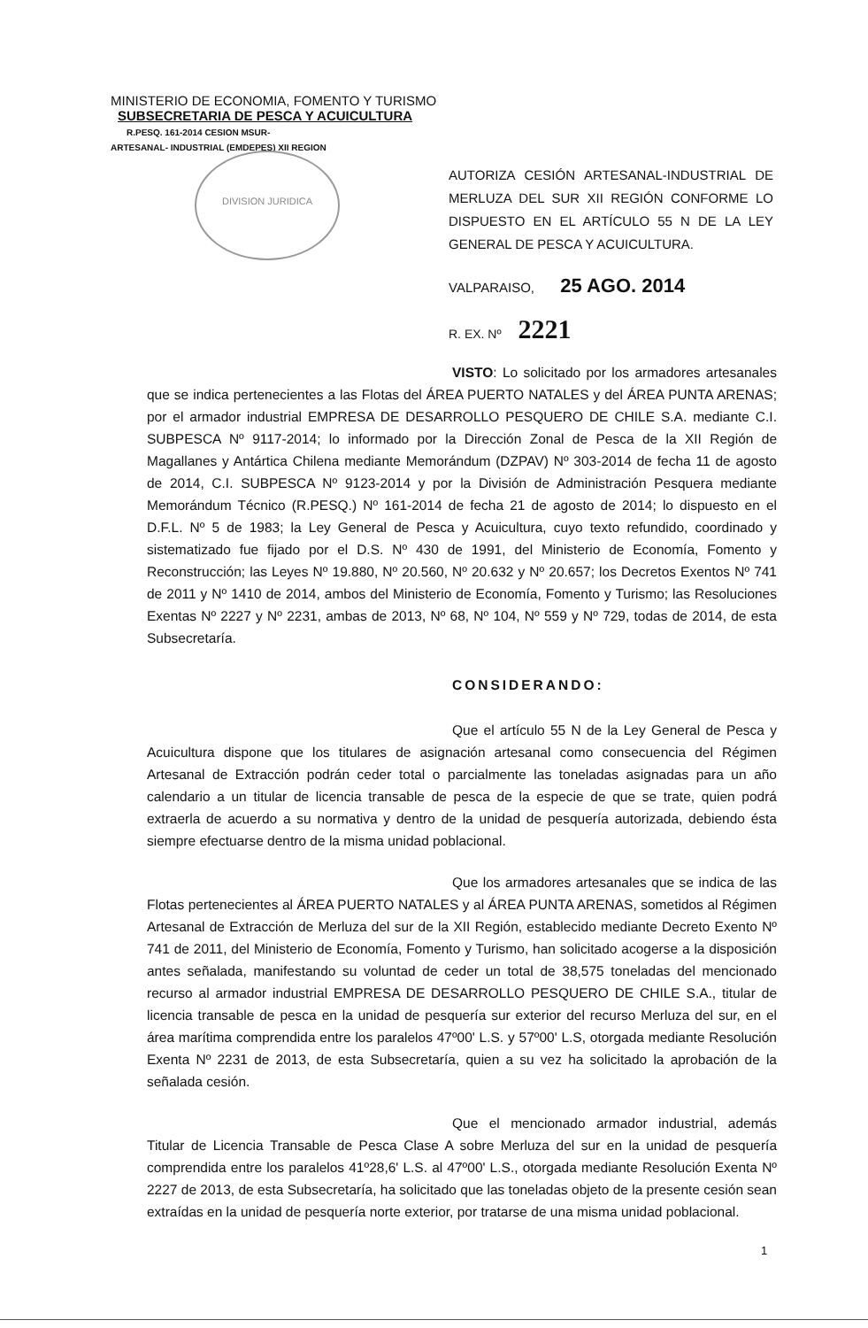MINISTERIO DE ECONOMIA, FOMENTO Y TURISMO
SUBSECRETARIA DE PESCA Y ACUICULTURA
R.PESQ. 161-2014 CESION MSUR-
ARTESANAL- INDUSTRIAL (EMDEPES) XII REGION
DIVISION JURIDICA
AUTORIZA CESIÓN ARTESANAL-INDUSTRIAL DE MERLUZA DEL SUR XII REGIÓN CONFORME LO DISPUESTO EN EL ARTÍCULO 55 N DE LA LEY GENERAL DE PESCA Y ACUICULTURA.
VALPARAISO, 25 AGO. 2014
R. EX. Nº 2221
VISTO: Lo solicitado por los armadores artesanales que se indica pertenecientes a las Flotas del ÁREA PUERTO NATALES y del ÁREA PUNTA ARENAS; por el armador industrial EMPRESA DE DESARROLLO PESQUERO DE CHILE S.A. mediante C.I. SUBPESCA Nº 9117-2014; lo informado por la Dirección Zonal de Pesca de la XII Región de Magallanes y Antártica Chilena mediante Memorándum (DZPAV) Nº 303-2014 de fecha 11 de agosto de 2014, C.I. SUBPESCA Nº 9123-2014 y por la División de Administración Pesquera mediante Memorándum Técnico (R.PESQ.) Nº 161-2014 de fecha 21 de agosto de 2014; lo dispuesto en el D.F.L. Nº 5 de 1983; la Ley General de Pesca y Acuicultura, cuyo texto refundido, coordinado y sistematizado fue fijado por el D.S. Nº 430 de 1991, del Ministerio de Economía, Fomento y Reconstrucción; las Leyes Nº 19.880, Nº 20.560, Nº 20.632 y Nº 20.657; los Decretos Exentos Nº 741 de 2011 y Nº 1410 de 2014, ambos del Ministerio de Economía, Fomento y Turismo; las Resoluciones Exentas Nº 2227 y Nº 2231, ambas de 2013, Nº 68, Nº 104, Nº 559 y Nº 729, todas de 2014, de esta Subsecretaría.
CONSIDERANDO:
Que el artículo 55 N de la Ley General de Pesca y Acuicultura dispone que los titulares de asignación artesanal como consecuencia del Régimen Artesanal de Extracción podrán ceder total o parcialmente las toneladas asignadas para un año calendario a un titular de licencia transable de pesca de la especie de que se trate, quien podrá extraerla de acuerdo a su normativa y dentro de la unidad de pesquería autorizada, debiendo ésta siempre efectuarse dentro de la misma unidad poblacional.
Que los armadores artesanales que se indica de las Flotas pertenecientes al ÁREA PUERTO NATALES y al ÁREA PUNTA ARENAS, sometidos al Régimen Artesanal de Extracción de Merluza del sur de la XII Región, establecido mediante Decreto Exento Nº 741 de 2011, del Ministerio de Economía, Fomento y Turismo, han solicitado acogerse a la disposición antes señalada, manifestando su voluntad de ceder un total de 38,575 toneladas del mencionado recurso al armador industrial EMPRESA DE DESARROLLO PESQUERO DE CHILE S.A., titular de licencia transable de pesca en la unidad de pesquería sur exterior del recurso Merluza del sur, en el área marítima comprendida entre los paralelos 47º00' L.S. y 57º00' L.S, otorgada mediante Resolución Exenta Nº 2231 de 2013, de esta Subsecretaría, quien a su vez ha solicitado la aprobación de la señalada cesión.
Que el mencionado armador industrial, además Titular de Licencia Transable de Pesca Clase A sobre Merluza del sur en la unidad de pesquería comprendida entre los paralelos 41º28,6' L.S. al 47º00' L.S., otorgada mediante Resolución Exenta Nº 2227 de 2013, de esta Subsecretaría, ha solicitado que las toneladas objeto de la presente cesión sean extraídas en la unidad de pesquería norte exterior, por tratarse de una misma unidad poblacional.
1